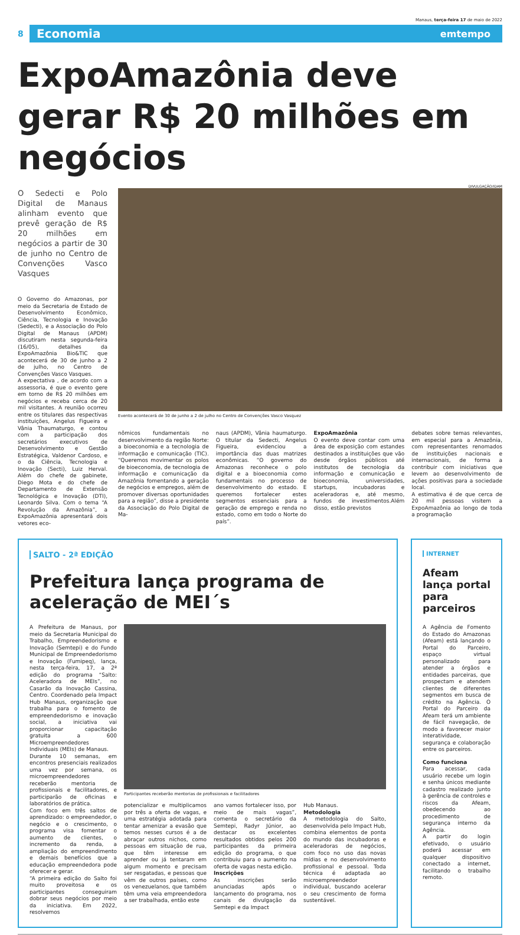Manaus, terça-feira 17 de maio de 2022
8
Economia emtempo
ExpoAmazônia deve gerar R$ 20 milhões em negócios
DIVULGAÇÃO/IDAM
O Sedecti e Polo Digital de Manaus alinham evento que prevê geração de R$ 20 milhões em negócios a partir de 30 de junho no Centro de Convenções Vasco Vasques
O Governo do Amazonas, por meio da Secretaria de Estado de Desenvolvimento Econômico, Ciência, Tecnologia e Inovação (Sedecti), e a Associação do Polo Digital de Manaus (APDM) discutiram nesta segunda-feira (16/05), detalhes da ExpoAmazônia Bio&TIC que acontecerá de 30 de junho a 2 de julho, no Centro de Convenções Vasco Vasques.
A expectativa , de acordo com a assessoria, é que o evento gere em torno de R$ 20 milhões em negócios e receba cerca de 20 mil visitantes. A reunião ocorreu entre os titulares das respectivas instituições, Angelus Figueira e Vânia Thaumaturgo, e contou com a participação dos secretários executivos de Desenvolvimento e Gestão Estratégica, Valdenor Cardoso, e o da Ciência, Tecnologia e Inovação (Secti), Luiz Herval. Além do chefe de gabinete, Diego Mota e do chefe de Departamento de Extensão Tecnológica e Inovação (DTI), Leonardo Silva. Com o tema “A Revolução da Amazônia”, a ExpoAmazônia apresentará dois vetores eco-
Evento acontecerá de 30 de junho a 2 de julho no Centro de Convenções Vasco Vasquez
nômicos fundamentais no desenvolvimento da região Norte: a bioeconomia e a tecnologia de informação e comunicação (TIC). “Queremos movimentar os polos de bioeconomia, de tecnologia de informação e comunicação da Amazônia fomentando a geração de negócios e empregos, além de promover diversas oportunidades para a região”, disse a presidente da Associação do Polo Digital de Ma-
naus (APDM), Vânia haumaturgo. O titular da Sedecti, Angelus Figueira, evidenciou a importância das duas matrizes econômicas. “O governo do Amazonas reconhece o polo digital e a bioeconomia como fundamentais no processo de desenvolvimento do estado. E queremos fortalecer estes segmentos essenciais para a geração de emprego e renda no estado, como em todo o Norte do país”.
ExpoAmazônia
O evento deve contar com uma área de exposição com estandes destinados a instituições que vão desde órgãos públicos até institutos de tecnologia da informação e comunicação e bioeconomia, universidades, startups, incubadoras e aceleradoras e, até mesmo, fundos de investimentos.Além disso, estão previstos
debates sobre temas relevantes, em especial para a Amazônia, com representantes renomados de instituições nacionais e internacionais, de forma a contribuir com iniciativas que levem ao desenvolvimento de ações positivas para a sociedade local.
A estimativa é de que cerca de 20 mil pessoas visitem a ExpoAmazônia ao longo de toda a programação
SALTO - 2ª EDIÇÃO
Prefeitura lança programa de aceleração de MEI´s
A Prefeitura de Manaus, por meio da Secretaria Municipal do Trabalho, Empreendedorismo e Inovação (Semtepi) e do Fundo Municipal de Empreendedorismo e Inovação (Fumipeq), lança, nesta terça-feira, 17, a 2ª edição do programa “Salto: Aceleradora de MEIs”, no Casarão da Inovação Cassina, Centro. Coordenado pela Impact Hub Manaus, organização que trabalha para o fomento de empreendedorismo e inovação social, a iniciativa vai proporcionar capacitação gratuita a 600 Microempreendedores Individuais (MEIs) de Manaus.
Durante 10 semanas, em encontros presenciais realizados uma vez por semana, os microempreendedores receberão mentoria de profissionais e facilitadores, e participarão de oficinas e laboratórios de prática.
Com foco em três saltos de aprendizado: o empreendedor, o negócio e o crescimento, o programa visa fomentar o aumento de clientes, o incremento da renda, a ampliação do empreendimento e demais benefícios que a educação empreendedora pode oferecer e gerar.
“A primeira edição do Salto foi muito proveitosa e os participantes conseguiram dobrar seus negócios por meio da iniciativa. Em 2022, resolvemos
Participantes receberão mentorias de profissionais e facilitadores
potencializar e multiplicamos por três a oferta de vagas, e uma estratégia adotada para tentar amenizar a evasão que temos nesses cursos é a de abraçar outros nichos, como pessoas em situação de rua, que têm interesse em aprender ou já tentaram em algum momento e precisam ser resgatadas, e pessoas que vêm de outros países, como os venezuelanos, que também têm uma veia empreendedora a ser trabalhada, então este
ano vamos fortalecer isso, por meio de mais vagas”, comenta o secretário da Semtepi, Radyr Júnior, ao destacar os excelentes resultados obtidos pelos 200 participantes da primeira edição do programa, o que contribuiu para o aumento na oferta de vagas nesta edição.
Inscrições
As inscrições serão anunciadas após o lançamento do programa, nos canais de divulgação da Semtepi e da Impact
Hub Manaus.
Metodologia
A metodologia do Salto, desenvolvida pelo Impact Hub, combina elementos de ponta do mundo das incubadoras e aceleradoras de negócios, com foco no uso das novas mídias e no desenvolvimento profissional e pessoal. Toda técnica é adaptada ao microempreendedor individual, buscando acelerar o seu crescimento de forma sustentável.
INTERNET
Afeam lança portal para parceiros
A Agência de Fomento do Estado do Amazonas (Afeam) está lançando o Portal do Parceiro, espaço virtual personalizado para atender a órgãos e entidades parceiras, que prospectam e atendem clientes de diferentes segmentos em busca de crédito na Agência. O Portal do Parceiro da Afeam terá um ambiente de fácil navegação, de modo a favorecer maior interatividade, segurança e colaboração entre os parceiros.
Como funciona
Para acessar, cada usuário recebe um login e senha únicos mediante cadastro realizado junto à gerência de controles e riscos da Afeam, obedecendo ao procedimento de segurança interno da Agência.
A partir do login efetivado, o usuário poderá acessar em qualquer dispositivo conectado a internet, facilitando o trabalho remoto.